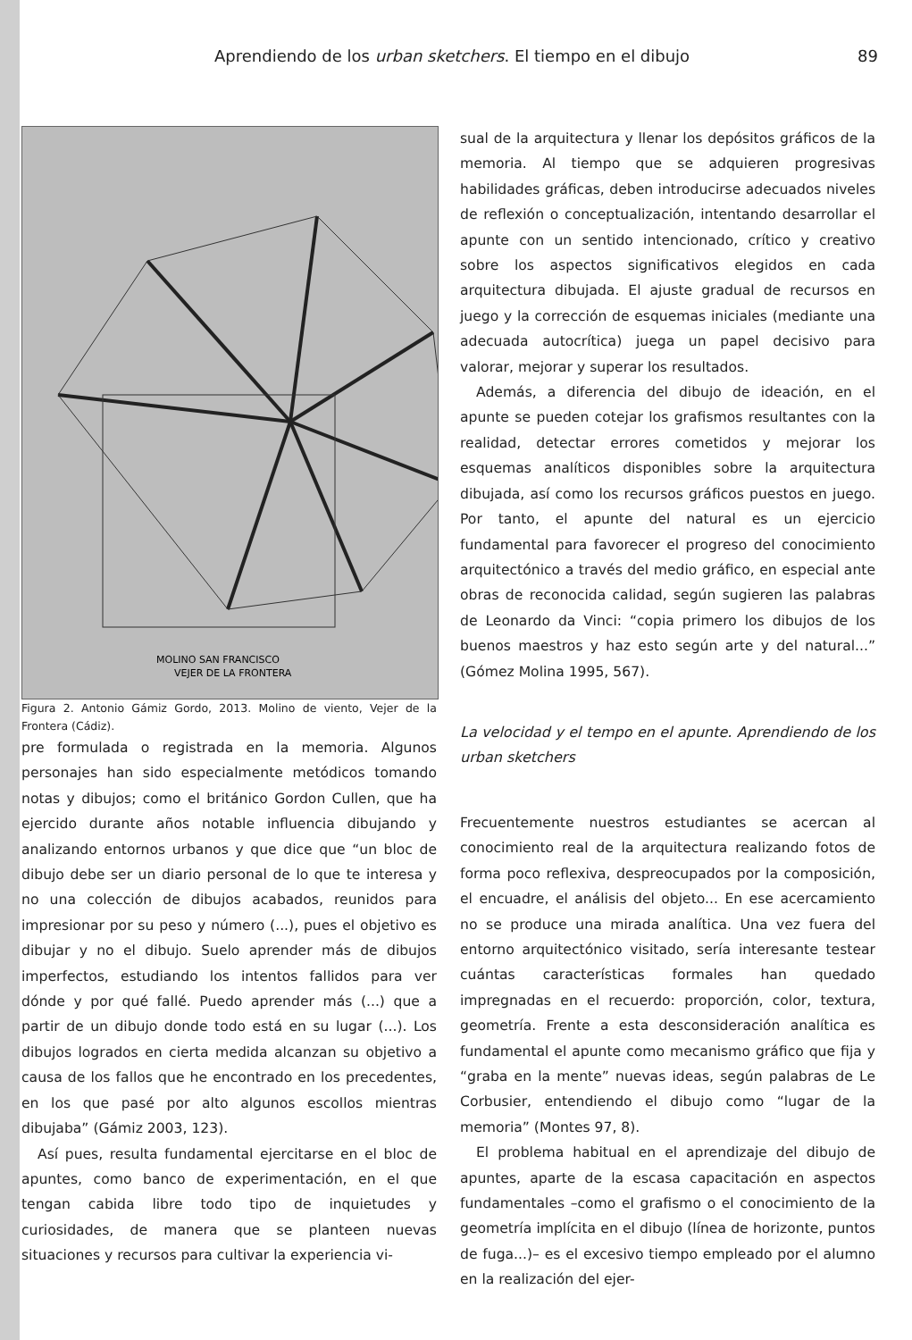Aprendiendo de los urban sketchers. El tiempo en el dibujo 89
MOLINO SAN FRANCISCO
VEJER DE LA FRONTERA
Figura 2. Antonio Gámiz Gordo, 2013. Molino de viento, Vejer de la Frontera (Cádiz).
pre formulada o registrada en la memoria. Algunos personajes han sido especialmente metódicos tomando notas y dibujos; como el británico Gordon Cullen, que ha ejercido durante años notable influencia dibujando y analizando entornos urbanos y que dice que “un bloc de dibujo debe ser un diario personal de lo que te interesa y no una colección de dibujos acabados, reunidos para impresionar por su peso y número (...), pues el objetivo es dibujar y no el dibujo. Suelo aprender más de dibujos imperfectos, estudiando los intentos fallidos para ver dónde y por qué fallé. Puedo aprender más (...) que a partir de un dibujo donde todo está en su lugar (...). Los dibujos logrados en cierta medida alcanzan su objetivo a causa de los fallos que he encontrado en los precedentes, en los que pasé por alto algunos escollos mientras dibujaba” (Gámiz 2003, 123).
Así pues, resulta fundamental ejercitarse en el bloc de apuntes, como banco de experimentación, en el que tengan cabida libre todo tipo de inquietudes y curiosidades, de manera que se planteen nuevas situaciones y recursos para cultivar la experiencia vi-
sual de la arquitectura y llenar los depósitos gráficos de la memoria. Al tiempo que se adquieren progresivas habilidades gráficas, deben introducirse adecuados niveles de reflexión o conceptualización, intentando desarrollar el apunte con un sentido intencionado, crítico y creativo sobre los aspectos significativos elegidos en cada arquitectura dibujada. El ajuste gradual de recursos en juego y la corrección de esquemas iniciales (mediante una adecuada autocrítica) juega un papel decisivo para valorar, mejorar y superar los resultados.
Además, a diferencia del dibujo de ideación, en el apunte se pueden cotejar los grafismos resultantes con la realidad, detectar errores cometidos y mejorar los esquemas analíticos disponibles sobre la arquitectura dibujada, así como los recursos gráficos puestos en juego. Por tanto, el apunte del natural es un ejercicio fundamental para favorecer el progreso del conocimiento arquitectónico a través del medio gráfico, en especial ante obras de reconocida calidad, según sugieren las palabras de Leonardo da Vinci: “copia primero los dibujos de los buenos maestros y haz esto según arte y del natural...” (Gómez Molina 1995, 567).
La velocidad y el tempo en el apunte. Aprendiendo de los urban sketchers
Frecuentemente nuestros estudiantes se acercan al conocimiento real de la arquitectura realizando fotos de forma poco reflexiva, despreocupados por la composición, el encuadre, el análisis del objeto... En ese acercamiento no se produce una mirada analítica. Una vez fuera del entorno arquitectónico visitado, sería interesante testear cuántas características formales han quedado impregnadas en el recuerdo: proporción, color, textura, geometría. Frente a esta desconsideración analítica es fundamental el apunte como mecanismo gráfico que fija y “graba en la mente” nuevas ideas, según palabras de Le Corbusier, entendiendo el dibujo como “lugar de la memoria” (Montes 97, 8).
El problema habitual en el aprendizaje del dibujo de apuntes, aparte de la escasa capacitación en aspectos fundamentales –como el grafismo o el conocimiento de la geometría implícita en el dibujo (línea de horizonte, puntos de fuga...)– es el excesivo tiempo empleado por el alumno en la realización del ejer-